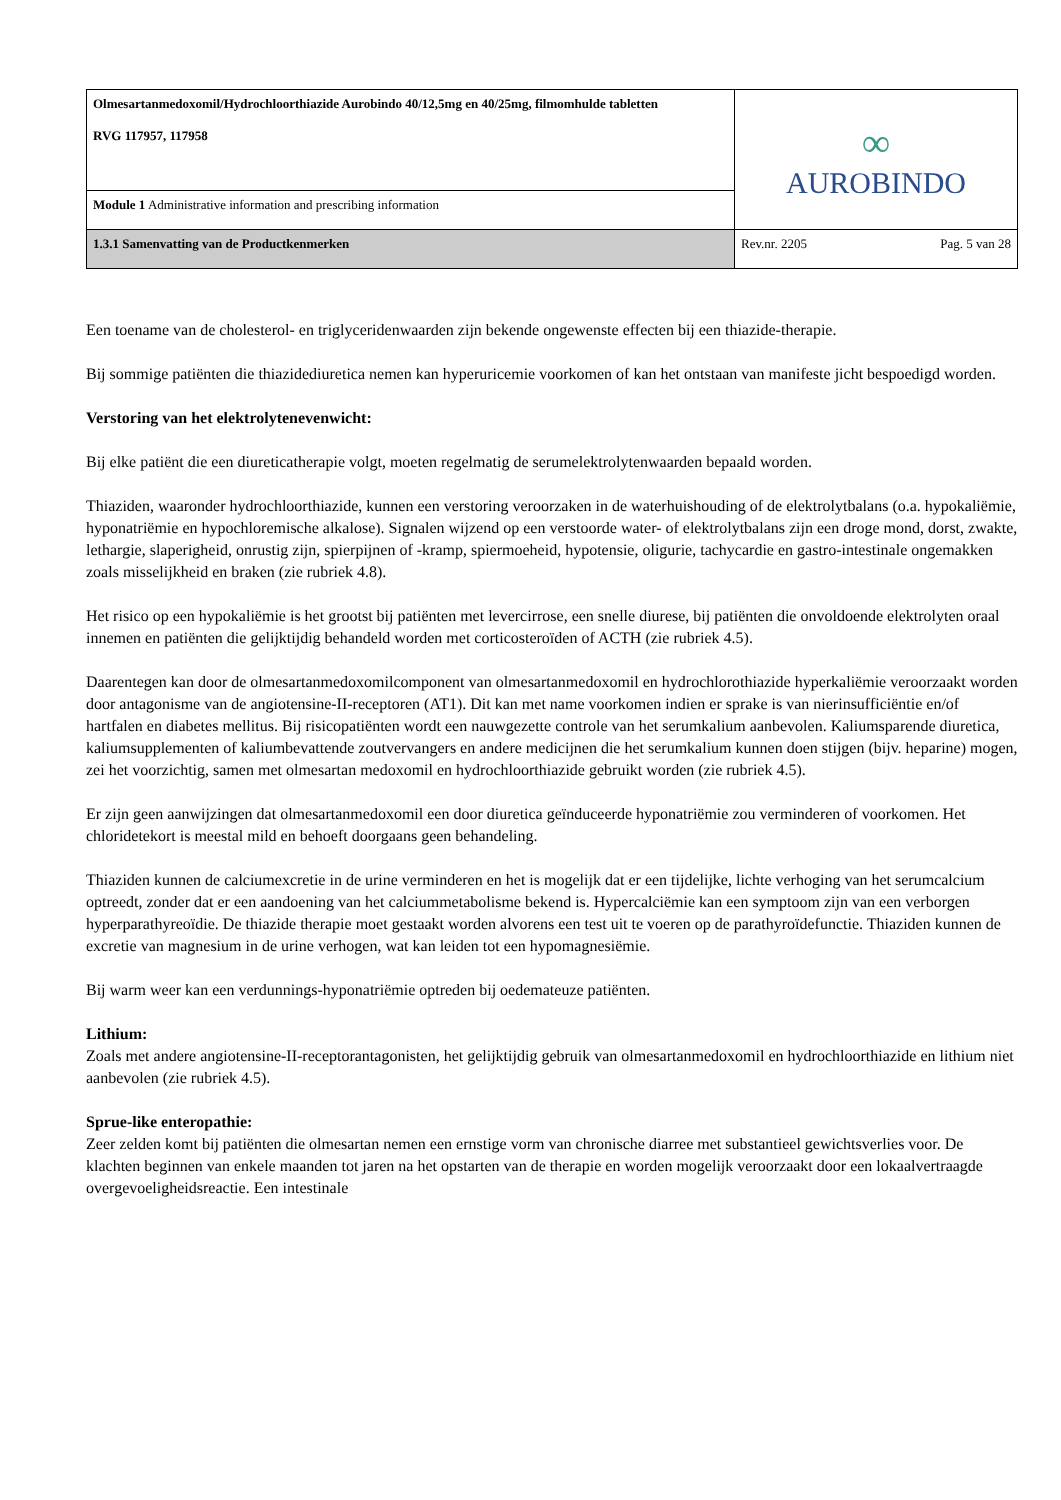| Olmesartanmedoxomil/Hydrochloorthiazide Aurobindo 40/12,5mg en 40/25mg, filmomhulde tabletten RVG 117957, 117958 | ∞ AUROBINDO | |
| Module 1 Administrative information and prescribing information | | |
| 1.3.1 Samenvatting van de Productkenmerken | Rev.nr. 2205 | Pag. 5 van 28 |
Een toename van de cholesterol- en triglyceridenwaarden zijn bekende ongewenste effecten bij een thiazide-therapie.
Bij sommige patiënten die thiazidediuretica nemen kan hyperuricemie voorkomen of kan het ontstaan van manifeste jicht bespoedigd worden.
Verstoring van het elektrolytenevenwicht:
Bij elke patiënt die een diureticatherapie volgt, moeten regelmatig de serumelektrolytenwaarden bepaald worden.
Thiaziden, waaronder hydrochloorthiazide, kunnen een verstoring veroorzaken in de waterhuishouding of de elektrolytbalans (o.a. hypokaliëmie, hyponatriëmie en hypochloremische alkalose). Signalen wijzend op een verstoorde water- of elektrolytbalans zijn een droge mond, dorst, zwakte, lethargie, slaperigheid, onrustig zijn, spierpijnen of -kramp, spiermoeheid, hypotensie, oligurie, tachycardie en gastro-intestinale ongemakken zoals misselijkheid en braken (zie rubriek 4.8).
Het risico op een hypokaliëmie is het grootst bij patiënten met levercirrose, een snelle diurese, bij patiënten die onvoldoende elektrolyten oraal innemen en patiënten die gelijktijdig behandeld worden met corticosteroïden of ACTH (zie rubriek 4.5).
Daarentegen kan door de olmesartanmedoxomilcomponent van olmesartanmedoxomil en hydrochlorothiazide hyperkaliëmie veroorzaakt worden door antagonisme van de angiotensine-II-receptoren (AT1). Dit kan met name voorkomen indien er sprake is van nierinsufficiëntie en/of hartfalen en diabetes mellitus. Bij risicopatiënten wordt een nauwgezette controle van het serumkalium aanbevolen. Kaliumsparende diuretica, kaliumsupplementen of kaliumbevattende zoutvervangers en andere medicijnen die het serumkalium kunnen doen stijgen (bijv. heparine) mogen, zei het voorzichtig, samen met olmesartan medoxomil en hydrochloorthiazide gebruikt worden (zie rubriek 4.5).
Er zijn geen aanwijzingen dat olmesartanmedoxomil een door diuretica geïnduceerde hyponatriëmie zou verminderen of voorkomen. Het chloridetekort is meestal mild en behoeft doorgaans geen behandeling.
Thiaziden kunnen de calciumexcretie in de urine verminderen en het is mogelijk dat er een tijdelijke, lichte verhoging van het serumcalcium optreedt, zonder dat er een aandoening van het calciummetabolisme bekend is. Hypercalciëmie kan een symptoom zijn van een verborgen hyperparathyreoïdie. De thiazide therapie moet gestaakt worden alvorens een test uit te voeren op de parathyroïdefunctie. Thiaziden kunnen de excretie van magnesium in de urine verhogen, wat kan leiden tot een hypomagnesiëmie.
Bij warm weer kan een verdunnings-hyponatriëmie optreden bij oedemateuze patiënten.
Lithium:
Zoals met andere angiotensine-II-receptorantagonisten, het gelijktijdig gebruik van olmesartanmedoxomil en hydrochloorthiazide en lithium niet aanbevolen (zie rubriek 4.5).
Sprue-like enteropathie:
Zeer zelden komt bij patiënten die olmesartan nemen een ernstige vorm van chronische diarree met substantieel gewichtsverlies voor. De klachten beginnen van enkele maanden tot jaren na het opstarten van de therapie en worden mogelijk veroorzaakt door een lokaalvertraagde overgevoeligheidsreactie. Een intestinale